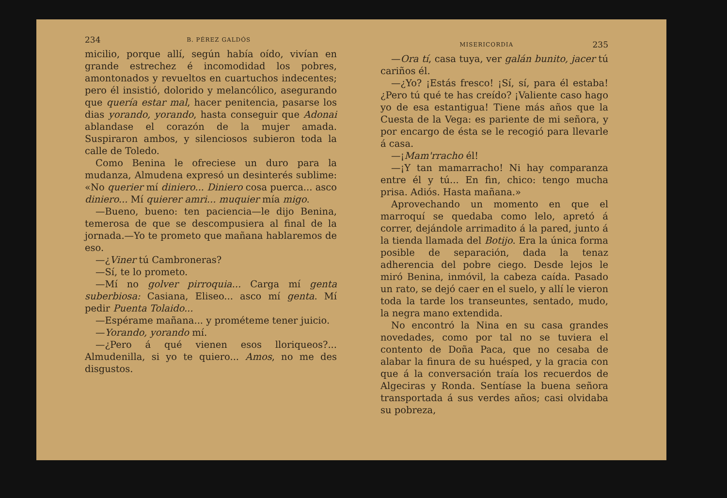234 B. PÉREZ GALDÓS
micilio, porque allí, según había oído, vivían en grande estrechez é incomodidad los pobres, amontonados y revueltos en cuartuchos indecentes; pero él insistió, dolorido y melancólico, asegurando que quería estar mal, hacer penitencia, pasarse los dias yorando, yorando, hasta conseguir que Adonai ablandase el corazón de la mujer amada. Suspiraron ambos, y silenciosos subieron toda la calle de Toledo.
Como Benina le ofreciese un duro para la mudanza, Almudena expresó un desinterés sublime: «No querier mí diniero... Diniero cosa puerca... asco diniero... Mí quierer amri... muquier mía migo.
—Bueno, bueno: ten paciencia—le dijo Benina, temerosa de que se descompusiera al final de la jornada.—Yo te prometo que mañana hablaremos de eso.
—¿Viner tú Cambroneras?
—Sí, te lo prometo.
—Mí no golver pirroquia... Carga mí genta suberbiosa: Casiana, Eliseo... asco mí genta. Mí pedir Puenta Tolaido...
—Espérame mañana... y prométeme tener juicio.
—Yorando, yorando mí.
—¿Pero á qué vienen esos lloriqueos?... Almudenilla, si yo te quiero... Amos, no me des disgustos.
MISERICORDIA 235
—Ora tí, casa tuya, ver galán bunito, jacer tú cariños él.
—¿Yo? ¡Estás fresco! ¡Sí, sí, para él estaba! ¿Pero tú qué te has creído? ¡Valiente caso hago yo de esa estantigua! Tiene más años que la Cuesta de la Vega: es pariente de mi señora, y por encargo de ésta se le recogió para llevarle á casa.
—¡Mam'rracho él!
—¡Y tan mamarracho! Ni hay comparanza entre él y tú... En fin, chico: tengo mucha prisa. Adiós. Hasta mañana.»
Aprovechando un momento en que el marroquí se quedaba como lelo, apretó á correr, dejándole arrimadito á la pared, junto á la tienda llamada del Botijo. Era la única forma posible de separación, dada la tenaz adherencia del pobre ciego. Desde lejos le miró Benina, inmóvil, la cabeza caída. Pasado un rato, se dejó caer en el suelo, y allí le vieron toda la tarde los transeuntes, sentado, mudo, la negra mano extendida.
No encontró la Nina en su casa grandes novedades, como por tal no se tuviera el contento de Doña Paca, que no cesaba de alabar la finura de su huésped, y la gracia con que á la conversación traía los recuerdos de Algeciras y Ronda. Sentíase la buena señora transportada á sus verdes años; casi olvidaba su pobreza,